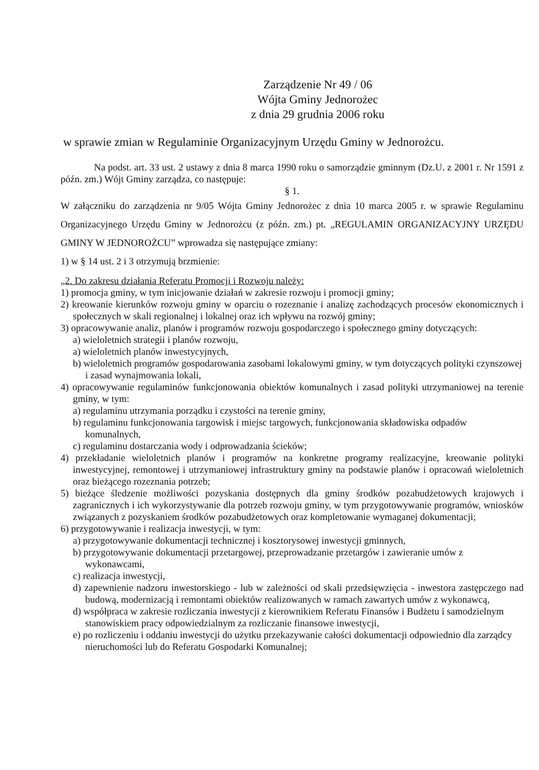Zarządzenie Nr 49 / 06
Wójta Gminy Jednorożec
z dnia 29 grudnia 2006 roku
w sprawie zmian w Regulaminie Organizacyjnym Urzędu Gminy w Jednorożcu.
Na podst. art. 33 ust. 2 ustawy z dnia 8 marca 1990 roku o samorządzie gminnym (Dz.U. z 2001 r. Nr 1591 z późn. zm.) Wójt Gminy zarządza, co następuje:
§ 1.
W załączniku do zarządzenia nr 9/05 Wójta Gminy Jednorożec z dnia 10 marca 2005 r. w sprawie Regulaminu Organizacyjnego Urzędu Gminy w Jednorożcu (z późn. zm.) pt. „REGULAMIN ORGANIZACYJNY URZĘDU GMINY W JEDNOROŻCU” wprowadza się następujące zmiany:
1) w § 14 ust. 2 i 3 otrzymują brzmienie:
„2. Do zakresu działania Referatu Promocji i Rozwoju należy:
1) promocja gminy, w tym inicjowanie działań w zakresie rozwoju i promocji gminy;
2) kreowanie kierunków rozwoju gminy w oparciu o rozeznanie i analizę zachodzących procesów ekonomicznych i społecznych w skali regionalnej i lokalnej oraz ich wpływu na rozwój gminy;
3) opracowywanie analiz, planów i programów rozwoju gospodarczego i społecznego gminy dotyczących:
a) wieloletnich strategii i planów rozwoju,
a) wieloletnich planów inwestycyjnych,
b) wieloletnich programów gospodarowania zasobami lokalowymi gminy, w tym dotyczących polityki czynszowej i zasad wynajmowania lokali,
4) opracowywanie regulaminów funkcjonowania obiektów komunalnych i zasad polityki utrzymaniowej na terenie gminy, w tym:
a) regulaminu utrzymania porządku i czystości na terenie gminy,
b) regulaminu funkcjonowania targowisk i miejsc targowych, funkcjonowania składowiska odpadów komunalnych,
c) regulaminu dostarczania wody i odprowadzania ścieków;
4) przekładanie wieloletnich planów i programów na konkretne programy realizacyjne, kreowanie polityki inwestycyjnej, remontowej i utrzymaniowej infrastruktury gminy na podstawie planów i opracowań wieloletnich oraz bieżącego rozeznania potrzeb;
5) bieżące śledzenie możliwości pozyskania dostępnych dla gminy środków pozabudżetowych krajowych i zagranicznych i ich wykorzystywanie dla potrzeb rozwoju gminy, w tym przygotowywanie programów, wniosków związanych z pozyskaniem środków pozabudżetowych oraz kompletowanie wymaganej dokumentacji;
6) przygotowywanie i realizacja inwestycji, w tym:
a) przygotowywanie dokumentacji technicznej i kosztorysowej inwestycji gminnych,
b) przygotowywanie dokumentacji przetargowej, przeprowadzanie przetargów i zawieranie umów z wykonawcami,
c) realizacja inwestycji,
d) zapewnienie nadzoru inwestorskiego - lub w zależności od skali przedsięwzięcia - inwestora zastępczego nad budową, modernizacją i remontami obiektów realizowanych w ramach zawartych umów z wykonawcą,
d) współpraca w zakresie rozliczania inwestycji z kierownikiem Referatu Finansów i Budżetu i samodzielnym stanowiskiem pracy odpowiedzialnym za rozliczanie finansowe inwestycji,
e) po rozliczeniu i oddaniu inwestycji do użytku przekazywanie całości dokumentacji odpowiednio dla zarządcy nieruchomości lub do Referatu Gospodarki Komunalnej;